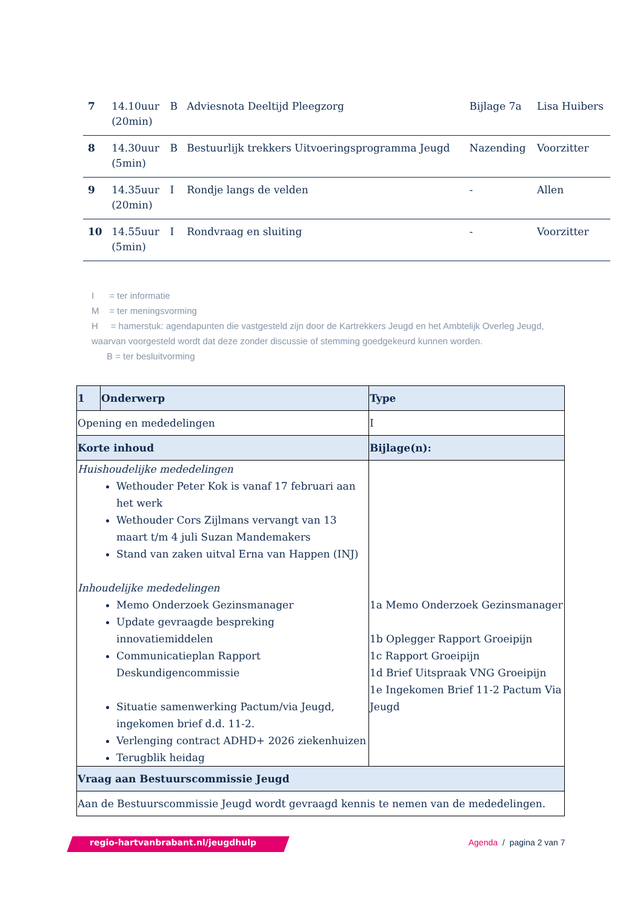| 7 | 14.10uur (20min) | B | Adviesnota Deeltijd Pleegzorg | Bijlage 7a | Lisa Huibers |
| 8 | 14.30uur (5min) | B | Bestuurlijk trekkers Uitvoeringsprogramma Jeugd | Nazending | Voorzitter |
| 9 | 14.35uur (20min) | I | Rondje langs de velden | - | Allen |
| 10 | 14.55uur (5min) | I | Rondvraag en sluiting | - | Voorzitter |
I = ter informatie
M = ter meningsvorming
H = hamerstuk: agendapunten die vastgesteld zijn door de Kartrekkers Jeugd en het Ambtelijk Overleg Jeugd, waarvan voorgesteld wordt dat deze zonder discussie of stemming goedgekeurd kunnen worden.
B = ter besluitvorming
| 1 | Onderwerp | Type |
| Opening en mededelingen | | I |
| Korte inhoud | | Bijlage(n): |
| Huishoudelijke mededelingen Wethouder Peter Kok is vanaf 17 februari aan het werk Wethouder Cors Zijlmans vervangt van 13 maart t/m 4 juli Suzan Mandemakers Stand van zaken uitval Erna van Happen (INJ) Inhoudelijke mededelingen Memo Onderzoek Gezinsmanager Update gevraagde bespreking innovatiemiddelen Communicatieplan Rapport Deskundigencommissie Situatie samenwerking Pactum/via Jeugd, ingekomen brief d.d. 11-2. Verlenging contract ADHD+ 2026 ziekenhuizen Terugblik heidag | | 1a Memo Onderzoek Gezinsmanager 1b Oplegger Rapport Groeipijn 1c Rapport Groeipijn 1d Brief Uitspraak VNG Groeipijn 1e Ingekomen Brief 11-2 Pactum Via Jeugd |
| Vraag aan Bestuurscommissie Jeugd | | |
| Aan de Bestuurscommissie Jeugd wordt gevraagd kennis te nemen van de mededelingen. | | |
regio-hartvanbrabant.nl/jeugdhulp
Agenda / pagina 2 van 7